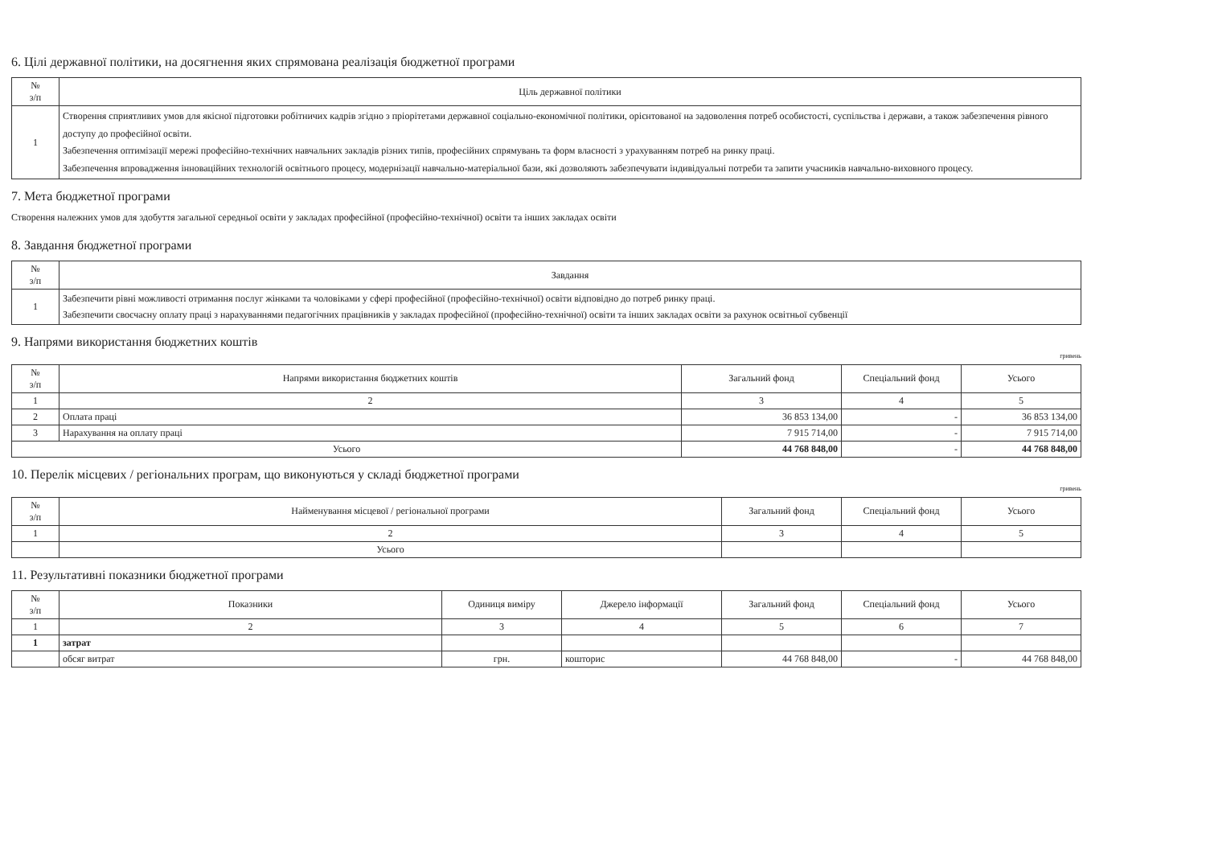6. Цілі державної політики, на досягнення яких спрямована реалізація бюджетної програми
| № з/п | Ціль державної політики |
| --- | --- |
| 1 | Створення сприятливих умов для якісної підготовки робітничих кадрів згідно з пріорітетами державної соціально-економічної політики, орієнтованої на задоволення потреб особистості, суспільства і держави, а також забезпечення рівного доступу до професійної освіти. Забезпечення оптимізації мережі професійно-технічних навчальних закладів різних типів, професійних спрямувань та форм власності з урахуванням потреб на ринку праці. Забезпечення впровадження інноваційних технологій освітнього процесу, модернізації навчально-матеріальної бази, які дозволяють забезпечувати індивідуальні потреби та запити учасників навчально-виховного процесу. |
7. Мета бюджетної програми
Створення належних умов для здобуття загальної середньої освіти у закладах професійної (професійно-технічної) освіти та інших закладах освіти
8. Завдання бюджетної програми
| № з/п | Завдання |
| --- | --- |
| 1 | Забезпечити рівні можливості отримання послуг жінками та чоловіками у сфері професійної (професійно-технічної) освіти відповідно до потреб ринку праці. Забезпечити своєчасну оплату праці з нарахуваннями педагогічних працівників у закладах професійної (професійно-технічної) освіти та інших закладах освіти за рахунок освітньої субвенції |
9. Напрями використання бюджетних коштів
гривень
| № з/п | Напрями використання бюджетних коштів | Загальний фонд | Спеціальний фонд | Усього |
| --- | --- | --- | --- | --- |
| 1 | 2 | 3 | 4 | 5 |
| 2 | Оплата праці | 36 853 134,00 | - | 36 853 134,00 |
| 3 | Нарахування на оплату праці | 7 915 714,00 | - | 7 915 714,00 |
| Усього | | 44 768 848,00 | - | 44 768 848,00 |
10. Перелік місцевих / регіональних програм, що виконуються у складі бюджетної програми
гривень
| № з/п | Найменування місцевої / регіональної програми | Загальний фонд | Спеціальний фонд | Усього |
| --- | --- | --- | --- | --- |
| 1 | 2 | 3 | 4 | 5 |
| | Усього | | | |
11. Результативні показники бюджетної програми
| № з/п | Показники | Одиниця виміру | Джерело інформації | Загальний фонд | Спеціальний фонд | Усього |
| --- | --- | --- | --- | --- | --- | --- |
| 1 | 2 | 3 | 4 | 5 | 6 | 7 |
| 1 | затрат | | | | | |
| | обсяг витрат | грн. | кошторис | 44 768 848,00 | - | 44 768 848,00 |